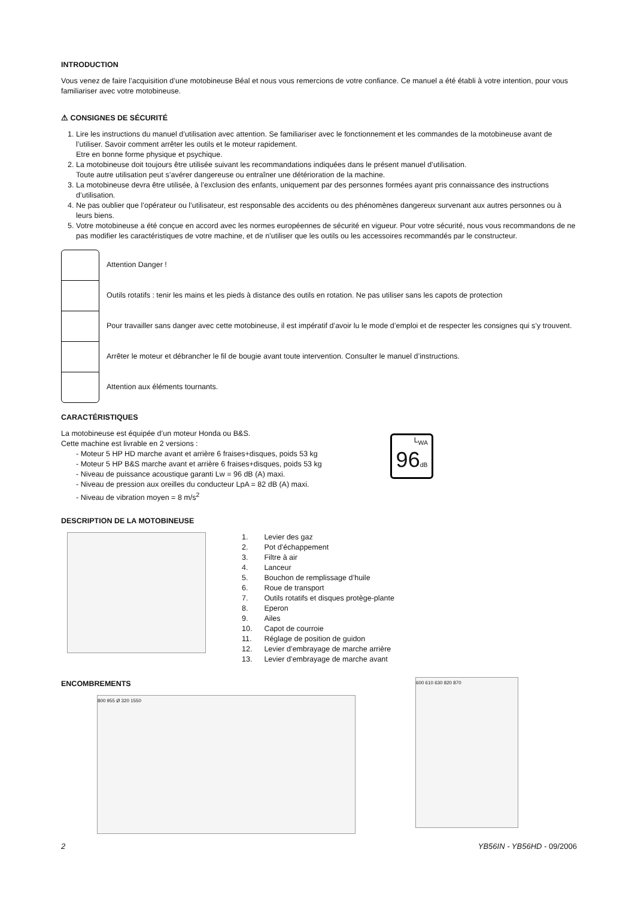INTRODUCTION
Vous venez de faire l’acquisition d’une motobineuse Béal et nous vous remercions de votre confiance. Ce manuel a été établi à votre intention, pour vous familiariser avec votre motobineuse.
⚠ CONSIGNES DE SÉCURITÉ
1. Lire les instructions du manuel d’utilisation avec attention. Se familiariser avec le fonctionnement et les commandes de la motobineuse avant de l’utiliser. Savoir comment arrêter les outils et le moteur rapidement.
Etre en bonne forme physique et psychique.
2. La motobineuse doit toujours être utilisée suivant les recommandations indiquées dans le présent manuel d’utilisation.
Toute autre utilisation peut s’avérer dangereuse ou entraîner une détérioration de la machine.
3. La motobineuse devra être utilisée, à l’exclusion des enfants, uniquement par des personnes formées ayant pris connaissance des instructions d’utilisation.
4. Ne pas oublier que l’opérateur ou l’utilisateur, est responsable des accidents ou des phénomènes dangereux survenant aux autres personnes ou à leurs biens.
5. Votre motobineuse a été conçue en accord avec les normes européennes de sécurité en vigueur. Pour votre sécurité, nous vous recommandons de ne pas modifier les caractéristiques de votre machine, et de n’utiliser que les outils ou les accessoires recommandés par le constructeur.
Attention Danger !
Outils rotatifs : tenir les mains et les pieds à distance des outils en rotation. Ne pas utiliser sans les capots de protection
Pour travailler sans danger avec cette motobineuse, il est impératif d’avoir lu le mode d’emploi et de respecter les consignes qui s’y trouvent.
Arrêter le moteur et débrancher le fil de bougie avant toute intervention. Consulter le manuel d’instructions.
Attention aux éléments tournants.
CARACTÉRISTIQUES
La motobineuse est équipée d’un moteur Honda ou B&S.
Cette machine est livrable en 2 versions :
- Moteur 5 HP HD marche avant et arrière 6 fraises+disques, poids 53 kg
- Moteur 5 HP B&S marche avant et arrière 6 fraises+disques, poids 53 kg
- Niveau de puissance acoustique garanti Lw = 96 dB (A) maxi.
- Niveau de pression aux oreilles du conducteur LpA = 82 dB (A) maxi.
- Niveau de vibration moyen = 8 m/s<sup>2</sup>
L<sub>WA</sub>
96 dB
DESCRIPTION DE LA MOTOBINEUSE
| 1. | Levier des gaz |
| 2. | Pot d’échappement |
| 3. | Filtre à air |
| 4. | Lanceur |
| 5. | Bouchon de remplissage d’huile |
| 6. | Roue de transport |
| 7. | Outils rotatifs et disques protège-plante |
| 8. | Eperon |
| 9. | Ailes |
| 10. | Capot de courroie |
| 11. | Réglage de position de guidon |
| 12. | Levier d’embrayage de marche arrière |
| 13. | Levier d’embrayage de marche avant |
ENCOMBREMENTS
800 955 Ø 320 1550
600 610 630 820 870
2 YB56IN - YB56HD - 09/2006